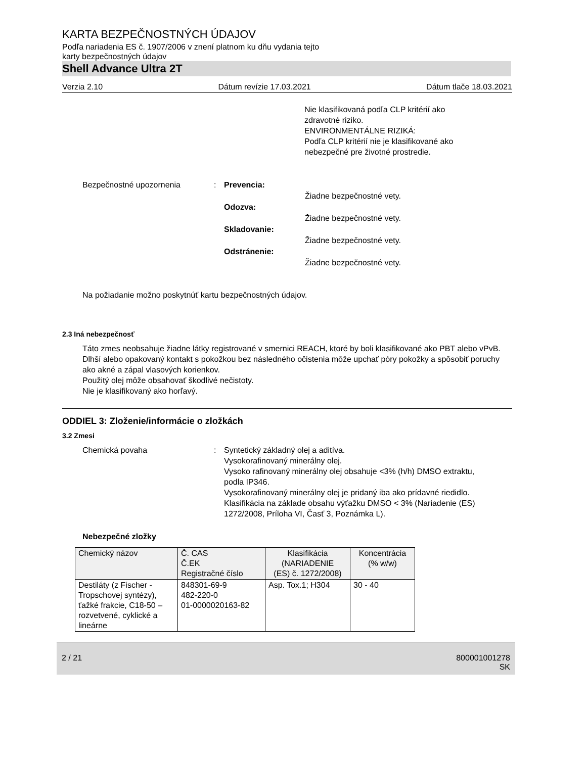KARTA BEZPEČNOSTNÝCH ÚDAJOV
Podľa nariadenia ES č. 1907/2006 v znení platnom ku dňu vydania tejto
karty bezpečnostných údajov
Shell Advance Ultra 2T
Verzia 2.10 Dátum revízie 17.03.2021 Dátum tlače 18.03.2021
Nie klasifikovaná podľa CLP kritérií ako zdravotné riziko.
ENVIRONMENTÁLNE RIZIKÁ:
Podľa CLP kritérií nie je klasifikované ako nebezpečné pre životné prostredie.
Bezpečnostné upozornenia :
Prevencia:
Žiadne bezpečnostné vety.
Odozva:
Žiadne bezpečnostné vety.
Skladovanie:
Žiadne bezpečnostné vety.
Odstránenie:
Žiadne bezpečnostné vety.
Na požiadanie možno poskytnúť kartu bezpečnostných údajov.
2.3 Iná nebezpečnosť
Táto zmes neobsahuje žiadne látky registrované v smernici REACH, ktoré by boli klasifikované ako PBT alebo vPvB.
Dlhší alebo opakovaný kontakt s pokožkou bez následného očistenia môže upchať póry pokožky a spôsobiť poruchy ako akné a zápal vlasových korienkov.
Použitý olej môže obsahovať škodlivé nečistoty.
Nie je klasifikovaný ako horľavý.
ODDIEL 3: Zloženie/informácie o zložkách
3.2 Zmesi
Chemická povaha : Syntetický základný olej a aditíva.
Vysokorafinovaný minerálny olej.
Vysoko rafinovaný minerálny olej obsahuje <3% (h/h) DMSO extraktu, podla IP346.
Vysokorafinovaný minerálny olej je pridaný iba ako prídavné riedidlo.
Klasifikácia na základe obsahu výťažku DMSO < 3% (Nariadenie (ES) 1272/2008, Príloha VI, Časť 3, Poznámka L).
Nebezpečné zložky
| Chemický názov | Č. CAS Č.EK Registračné číslo | Klasifikácia (NARIADENIE (ES) č. 1272/2008) | Koncentrácia (% w/w) |
| --- | --- | --- | --- |
| Destiláty (z Fischer - Tropschovej syntézy), ťažké frakcie, C18-50 – rozvetvené, cyklické a lineárne | 848301-69-9 482-220-0 01-0000020163-82 | Asp. Tox.1; H304 | 30 - 40 |
2 / 21 800001001278
SK